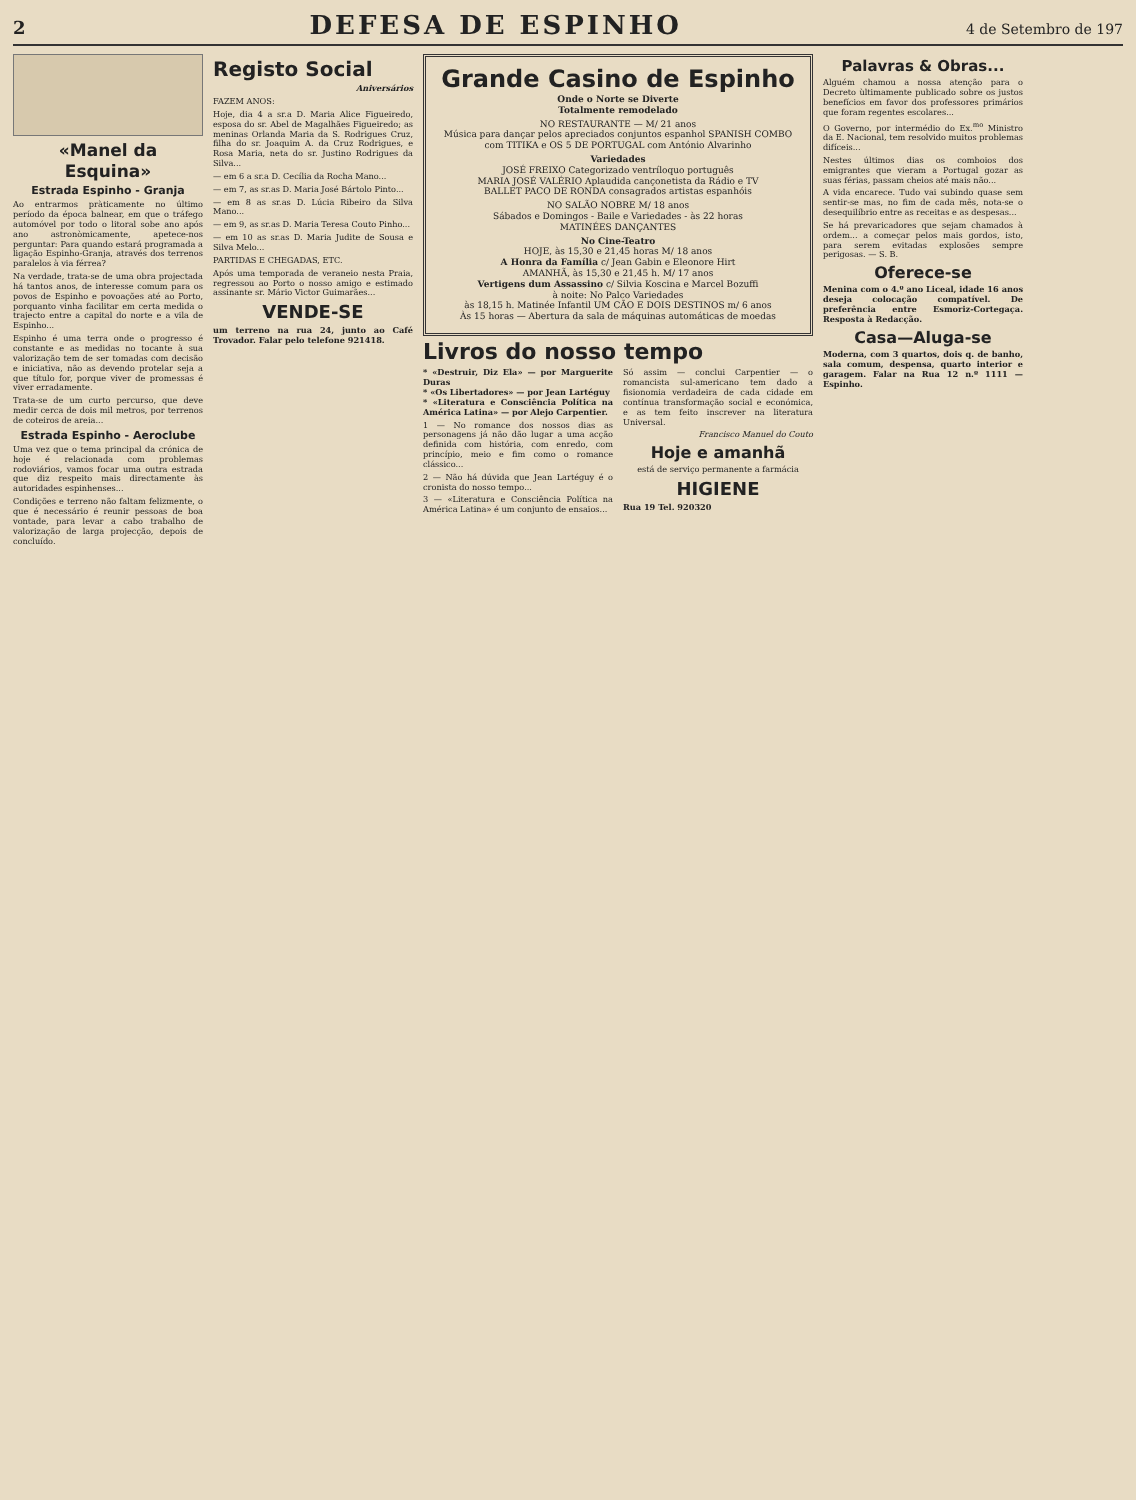2
DEFESA DE ESPINHO
4 de Setembro de 197
«Manel da Esquina»
Estrada Espinho - Granja
Ao entrarmos pràticamente no último período da época balnear, em que o tráfego automóvel por todo o litoral sobe ano após ano astronòmicamente, apetece-nos perguntar: Para quando estará programada a ligação Espinho-Granja, através dos terrenos paralelos à via férrea?
Na verdade, trata-se de uma obra projectada há tantos anos, de interesse comum para os povos de Espinho e povoações até ao Porto, porquanto vinha facilitar em certa medida o trajecto entre a capital do norte e a vila de Espinho...
Espinho é uma terra onde o progresso é constante e as medidas no tocante à sua valorização tem de ser tomadas com decisão e iniciativa, não as devendo protelar seja a que título for, porque viver de promessas é viver erradamente.
Trata-se de um curto percurso, que deve medir cerca de dois mil metros, por terrenos de coteiros de areia...
Estrada Espinho - Aeroclube
Uma vez que o tema principal da crónica de hoje é relacionada com problemas rodoviários, vamos focar uma outra estrada que diz respeito mais directamente às autoridades espinhenses...
Condições e terreno não faltam felizmente, o que é necessário é reunir pessoas de boa vontade, para levar a cabo trabalho de valorização de larga projecção, depois de concluído.
Registo Social
Aniversários
FAZEM ANOS:
Hoje, dia 4 a sr.a D. Maria Alice Figueiredo, esposa do sr. Abel de Magalhães Figueiredo; as meninas Orlanda Maria da S. Rodrigues Cruz, filha do sr. Joaquim A. da Cruz Rodrigues, e Rosa Maria, neta do sr. Justino Rodrigues da Silva...
— em 6 a sr.a D. Cecília da Rocha Mano...
— em 7, as sr.as D. Maria José Bártolo Pinto...
— em 8 as sr.as D. Lúcia Ribeiro da Silva Mano...
— em 9, as sr.as D. Maria Teresa Couto Pinho...
— em 10 as sr.as D. Maria Judite de Sousa e Silva Melo...
PARTIDAS E CHEGADAS, ETC.
Após uma temporada de veraneio nesta Praia, regressou ao Porto o nosso amigo e estimado assinante sr. Mário Victor Guimarães...
VENDE-SE
um terreno na rua 24, junto ao Café Trovador. Falar pelo telefone 921418.
Grande Casino de Espinho
Onde o Norte se Diverte
Totalmente remodelado
NO RESTAURANTE — M/ 21 anos
Música para dançar pelos apreciados conjuntos espanhol SPANISH COMBO com TITIKA e OS 5 DE PORTUGAL com António Alvarinho
Variedades
JOSÉ FREIXO Categorizado ventríloquo português
MARIA JOSÉ VALÉRIO Aplaudida cançonetista da Rádio e TV
BALLET PACO DE RONDA consagrados artistas espanhóis
NO SALÃO NOBRE M/ 18 anos
Sábados e Domingos - Baile e Variedades - às 22 horas
MATINÉES DANÇANTES
No Cine-Teatro
HOJE, às 15,30 e 21,45 horas M/ 18 anos
A Honra da Família c/ Jean Gabin e Eleonore Hirt
AMANHÃ, às 15,30 e 21,45 h. M/ 17 anos
Vertigens dum Assassino c/ Silvia Koscina e Marcel Bozuffi
à noite: No Palco Variedades
às 18,15 h. Matinée Infantil UM CÃO E DOIS DESTINOS m/ 6 anos
Às 15 horas — Abertura da sala de máquinas automáticas de moedas
Livros do nosso tempo
* «Destruir, Diz Ela» — por Marguerite Duras
* «Os Libertadores» — por Jean Lartéguy
* «Literatura e Consciência Política na América Latina» — por Alejo Carpentier.
1 — No romance dos nossos dias as personagens já não dão lugar a uma acção definida com história, com enredo, com princípio, meio e fim como o romance clássico...
2 — Não há dúvida que Jean Lartéguy é o cronista do nosso tempo...
3 — «Literatura e Consciência Política na América Latina» é um conjunto de ensaios...
Só assim — conclui Carpentier — o romancista sul-americano tem dado a fisionomia verdadeira de cada cidade em contínua transformação social e económica, e as tem feito inscrever na literatura Universal.
Francisco Manuel do Couto
Hoje e amanhã
está de serviço permanente a farmácia
HIGIENE
Rua 19 Tel. 920320
Palavras & Obras...
Alguém chamou a nossa atenção para o Decreto ùltimamente publicado sobre os justos benefícios em favor dos professores primários que foram regentes escolares...
O Governo, por intermédio do Ex.<sup>mo</sup> Ministro da E. Nacional, tem resolvido muitos problemas difíceis...
Nestes últimos dias os comboios dos emigrantes que vieram a Portugal gozar as suas férias, passam cheios até mais não...
A vida encarece. Tudo vai subindo quase sem sentir-se mas, no fim de cada mês, nota-se o desequilíbrio entre as receitas e as despesas...
Se há prevaricadores que sejam chamados à ordem... a começar pelos mais gordos, isto, para serem evitadas explosões sempre perigosas. — S. B.
Oferece-se
Menina com o 4.º ano Liceal, idade 16 anos deseja colocação compatível. De preferência entre Esmoriz-Cortegaça. Resposta à Redacção.
Casa—Aluga-se
Moderna, com 3 quartos, dois q. de banho, sala comum, despensa, quarto interior e garagem. Falar na Rua 12 n.º 1111 — Espinho.